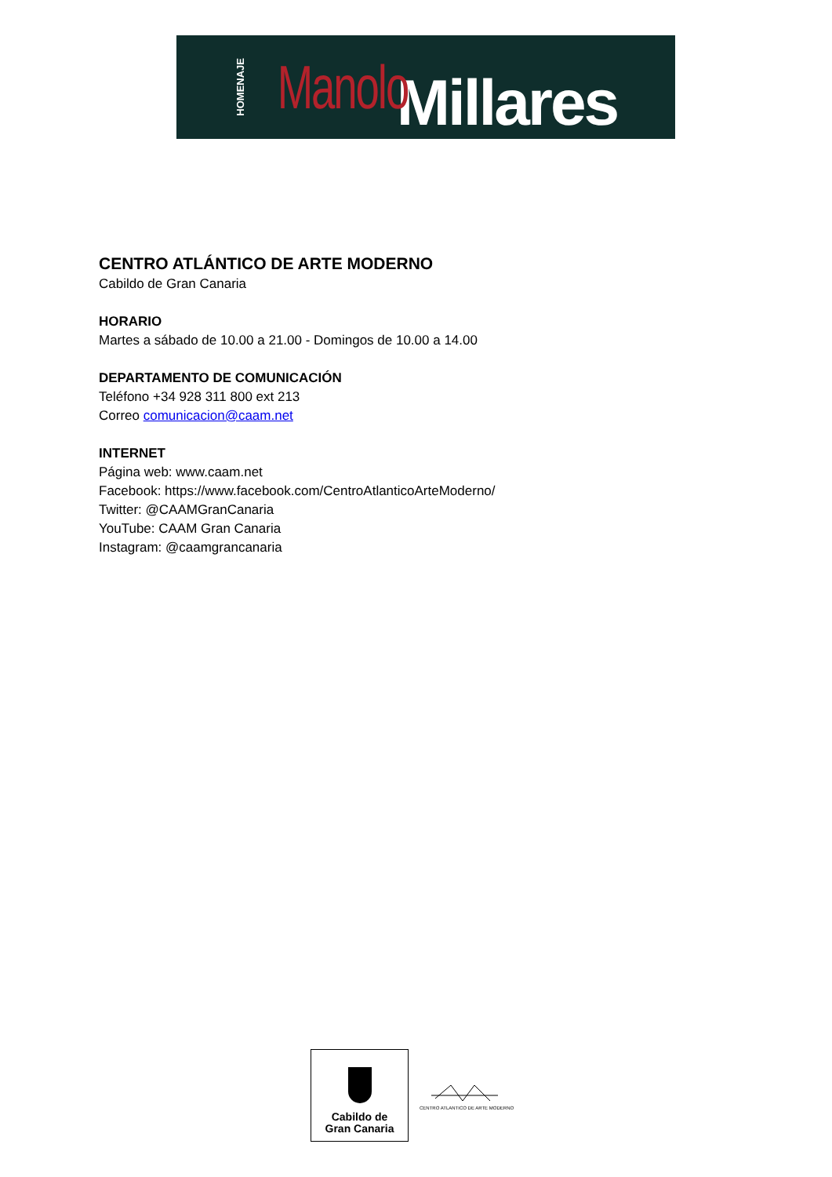HOMENAJE Manolo Millares
CENTRO ATLÁNTICO DE ARTE MODERNO
Cabildo de Gran Canaria
HORARIO
Martes a sábado de 10.00 a 21.00 - Domingos de 10.00 a 14.00
DEPARTAMENTO DE COMUNICACIÓN
Teléfono +34 928 311 800 ext 213
Correo comunicacion@caam.net
INTERNET
Página web: www.caam.net
Facebook: https://www.facebook.com/CentroAtlanticoArteModerno/
Twitter: @CAAMGranCanaria
YouTube: CAAM Gran Canaria
Instagram: @caamgrancanaria
Cabildo de
Gran Canaria
CENTRO ATLANTICO DE ARTE MODERNO